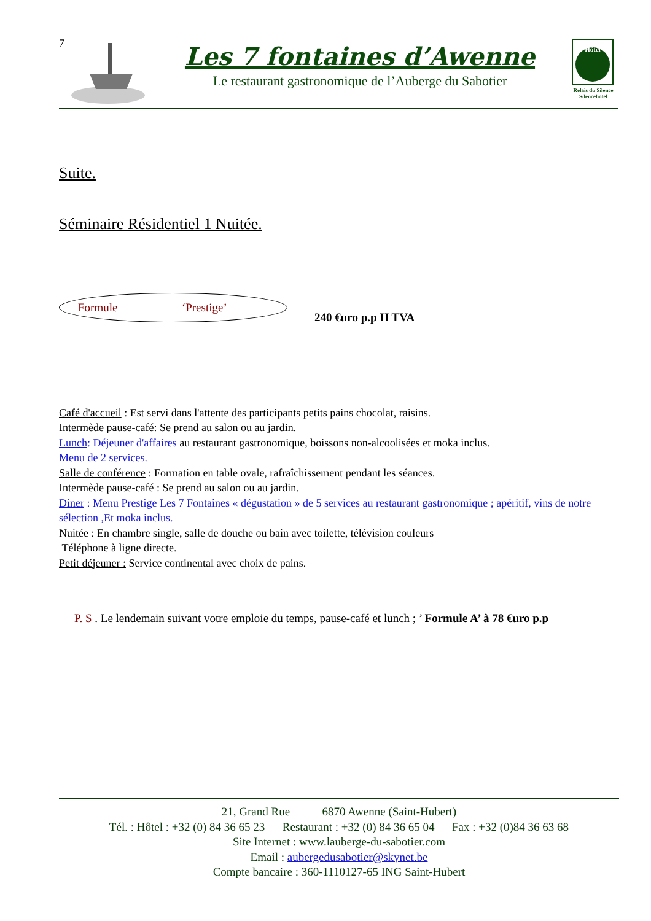7
Les 7 fontaines d’Awenne
Le restaurant gastronomique de l’Auberge du Sabotier
Hôtel
Relais du Silence
Silencehotel
Suite.
Séminaire Résidentiel 1 Nuitée.
Formule ‘Prestige’
240 €uro p.p H TVA
Café d'accueil : Est servi dans l'attente des participants petits pains chocolat, raisins.
Intermède pause-café: Se prend au salon ou au jardin.
Lunch: Déjeuner d'affaires au restaurant gastronomique, boissons non-alcoolisées et moka inclus.
Menu de 2 services.
Salle de conférence : Formation en table ovale, rafraîchissement pendant les séances.
Intermède pause-café : Se prend au salon ou au jardin.
Diner : Menu Prestige Les 7 Fontaines « dégustation » de 5 services au restaurant gastronomique ; apéritif, vins de notre sélection ,Et moka inclus.
Nuitée : En chambre single, salle de douche ou bain avec toilette, télévision couleurs
Téléphone à ligne directe.
Petit déjeuner : Service continental avec choix de pains.
P. S . Le lendemain suivant votre emploie du temps, pause-café et lunch ; ’ Formule A’ à 78 €uro p.p
21, Grand Rue 6870 Awenne (Saint-Hubert)
Tél. : Hôtel : +32 (0) 84 36 65 23 Restaurant : +32 (0) 84 36 65 04 Fax : +32 (0)84 36 63 68
Site Internet : www.lauberge-du-sabotier.com
Email : aubergedusabotier@skynet.be
Compte bancaire : 360-1110127-65 ING Saint-Hubert